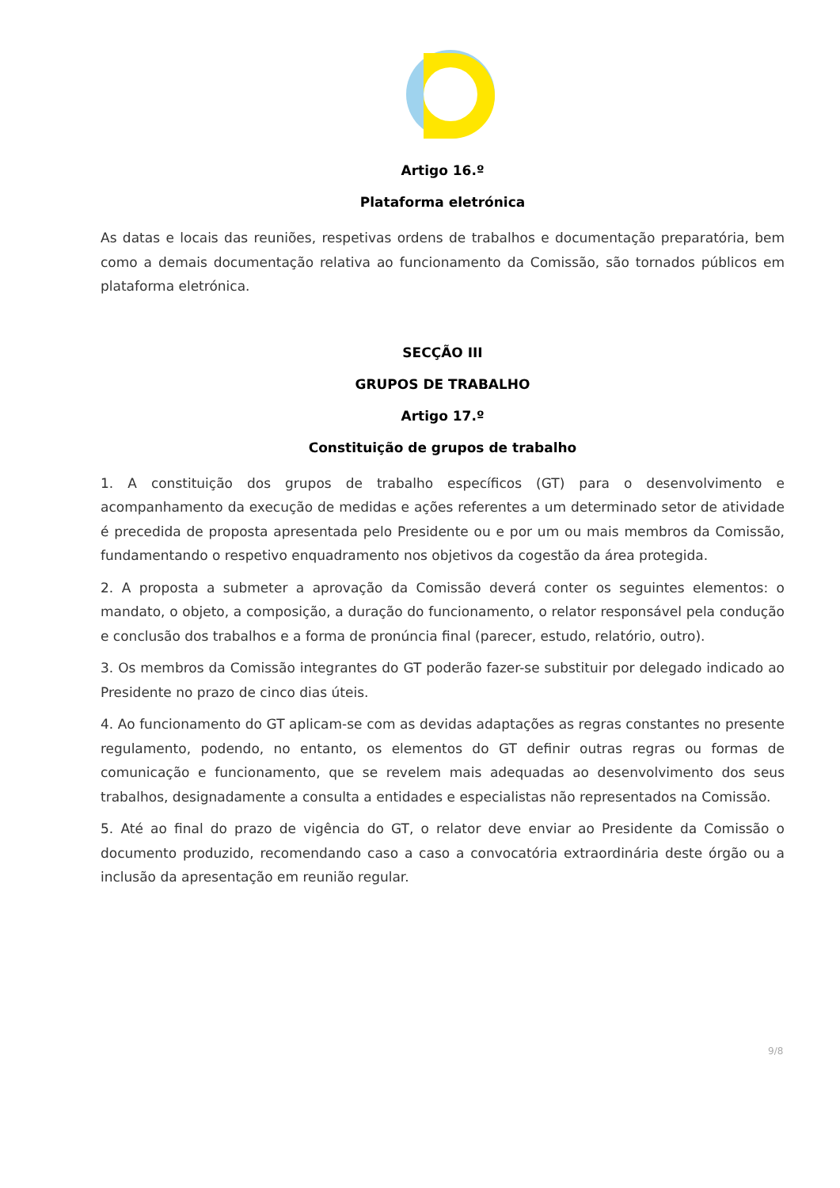Artigo 16.º
Plataforma eletrónica
As datas e locais das reuniões, respetivas ordens de trabalhos e documentação preparatória, bem como a demais documentação relativa ao funcionamento da Comissão, são tornados públicos em plataforma eletrónica.
SECÇÃO III
GRUPOS DE TRABALHO
Artigo 17.º
Constituição de grupos de trabalho
1. A constituição dos grupos de trabalho específicos (GT) para o desenvolvimento e acompanhamento da execução de medidas e ações referentes a um determinado setor de atividade é precedida de proposta apresentada pelo Presidente ou e por um ou mais membros da Comissão, fundamentando o respetivo enquadramento nos objetivos da cogestão da área protegida.
2. A proposta a submeter a aprovação da Comissão deverá conter os seguintes elementos: o mandato, o objeto, a composição, a duração do funcionamento, o relator responsável pela condução e conclusão dos trabalhos e a forma de pronúncia final (parecer, estudo, relatório, outro).
3. Os membros da Comissão integrantes do GT poderão fazer-se substituir por delegado indicado ao Presidente no prazo de cinco dias úteis.
4. Ao funcionamento do GT aplicam-se com as devidas adaptações as regras constantes no presente regulamento, podendo, no entanto, os elementos do GT definir outras regras ou formas de comunicação e funcionamento, que se revelem mais adequadas ao desenvolvimento dos seus trabalhos, designadamente a consulta a entidades e especialistas não representados na Comissão.
5. Até ao final do prazo de vigência do GT, o relator deve enviar ao Presidente da Comissão o documento produzido, recomendando caso a caso a convocatória extraordinária deste órgão ou a inclusão da apresentação em reunião regular.
9/8